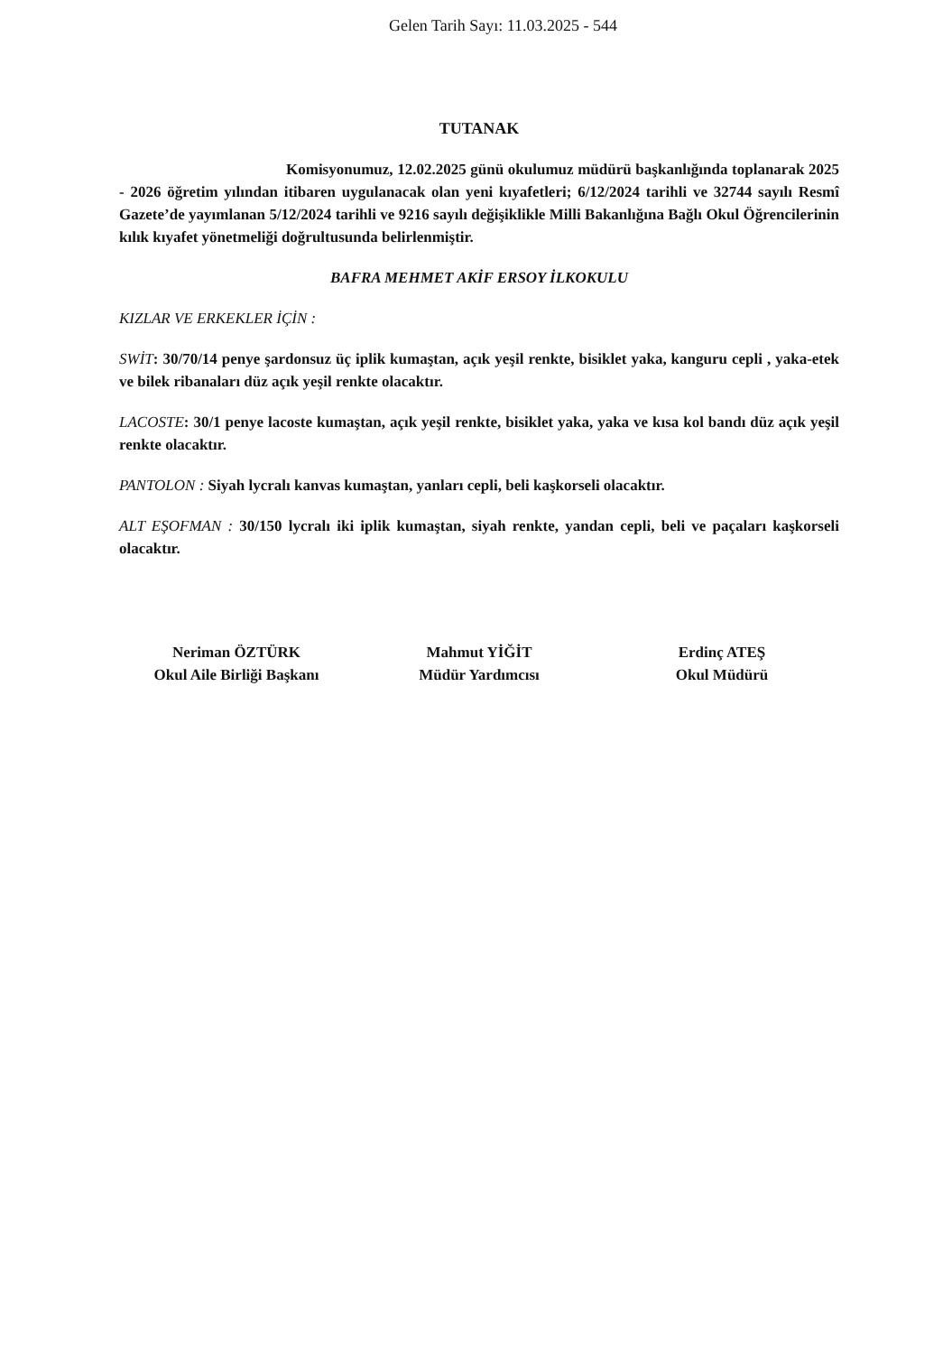Gelen Tarih Sayı: 11.03.2025 - 544
TUTANAK
Komisyonumuz, 12.02.2025 günü okulumuz müdürü başkanlığında toplanarak 2025 - 2026 öğretim yılından itibaren uygulanacak olan yeni kıyafetleri; 6/12/2024 tarihli ve 32744 sayılı Resmî Gazete’de yayımlanan 5/12/2024 tarihli ve 9216 sayılı değişiklikle Milli Bakanlığına Bağlı Okul Öğrencilerinin kılık kıyafet yönetmeliği doğrultusunda belirlenmiştir.
BAFRA MEHMET AKİF ERSOY İLKOKULU
KIZLAR VE ERKEKLER İÇİN :
SWİT: 30/70/14 penye şardonsuz üç iplik kumaştan, açık yeşil renkte, bisiklet yaka, kanguru cepli , yaka-etek ve bilek ribanaları düz açık yeşil renkte olacaktır.
LACOSTE: 30/1 penye lacoste kumaştan, açık yeşil renkte, bisiklet yaka, yaka ve kısa kol bandı düz açık yeşil renkte olacaktır.
PANTOLON : Siyah lycralı kanvas kumaştan, yanları cepli, beli kaşkorseli olacaktır.
ALT EŞOFMAN : 30/150 lycralı iki iplik kumaştan, siyah renkte, yandan cepli, beli ve paçaları kaşkorseli olacaktır.
Neriman ÖZTÜRK
Okul Aile Birliği Başkanı
Mahmut YİĞİT
Müdür Yardımcısı
Erdinç ATEŞ
Okul Müdürü